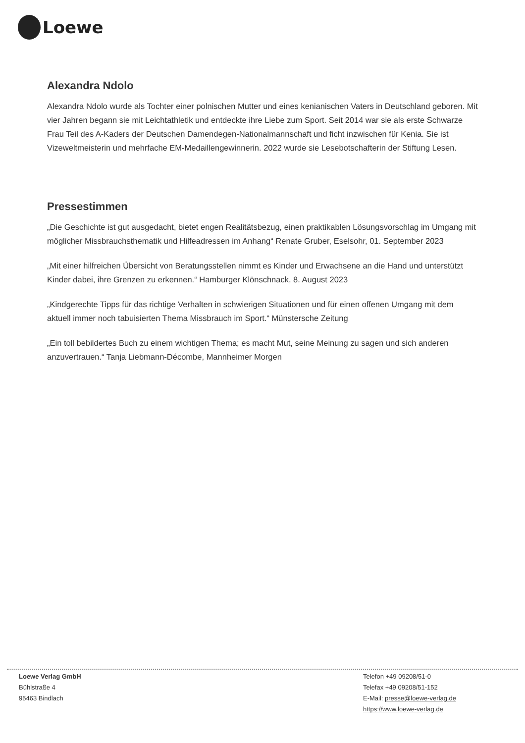Loewe
Alexandra Ndolo
Alexandra Ndolo wurde als Tochter einer polnischen Mutter und eines kenianischen Vaters in Deutschland geboren. Mit vier Jahren begann sie mit Leichtathletik und entdeckte ihre Liebe zum Sport. Seit 2014 war sie als erste Schwarze Frau Teil des A-Kaders der Deutschen Damendegen-Nationalmannschaft und ficht inzwischen für Kenia. Sie ist Vizeweltmeisterin und mehrfache EM-Medaillengewinnerin. 2022 wurde sie Lesebotschafterin der Stiftung Lesen.
Pressestimmen
„Die Geschichte ist gut ausgedacht, bietet engen Realitätsbezug, einen praktikablen Lösungsvorschlag im Umgang mit möglicher Missbrauchsthematik und Hilfeadressen im Anhang“ Renate Gruber, Eselsohr, 01. September 2023
„Mit einer hilfreichen Übersicht von Beratungsstellen nimmt es Kinder und Erwachsene an die Hand und unterstützt Kinder dabei, ihre Grenzen zu erkennen.“ Hamburger Klönschnack, 8. August 2023
„Kindgerechte Tipps für das richtige Verhalten in schwierigen Situationen und für einen offenen Umgang mit dem aktuell immer noch tabuisierten Thema Missbrauch im Sport.“ Münstersche Zeitung
„Ein toll bebildertes Buch zu einem wichtigen Thema; es macht Mut, seine Meinung zu sagen und sich anderen anzuvertrauen.“ Tanja Liebmann-Décombe, Mannheimer Morgen
Loewe Verlag GmbH
Bühlstraße 4
95463 Bindlach
Telefon +49 09208/51-0
Telefax +49 09208/51-152
E-Mail: presse@loewe-verlag.de
https://www.loewe-verlag.de